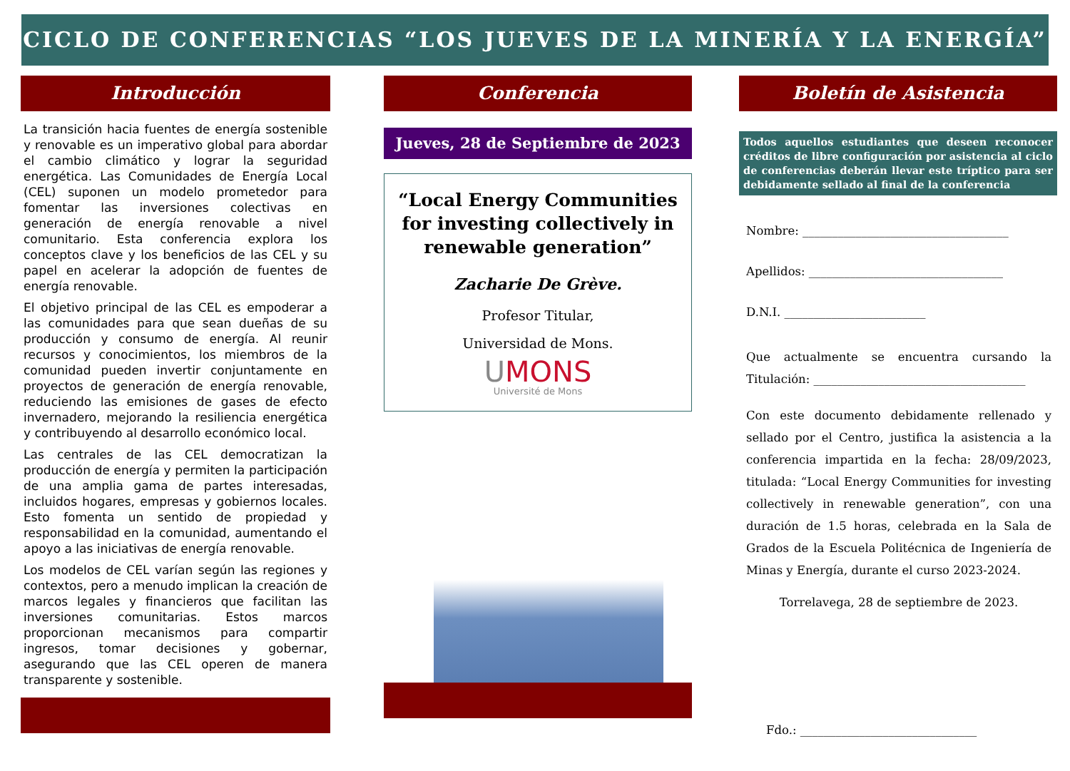CICLO DE CONFERENCIAS “LOS JUEVES DE LA MINERÍA Y LA ENERGÍA”
Introducción
La transición hacia fuentes de energía sostenible y renovable es un imperativo global para abordar el cambio climático y lograr la seguridad energética. Las Comunidades de Energía Local (CEL) suponen un modelo prometedor para fomentar las inversiones colectivas en generación de energía renovable a nivel comunitario. Esta conferencia explora los conceptos clave y los beneficios de las CEL y su papel en acelerar la adopción de fuentes de energía renovable.
El objetivo principal de las CEL es empoderar a las comunidades para que sean dueñas de su producción y consumo de energía. Al reunir recursos y conocimientos, los miembros de la comunidad pueden invertir conjuntamente en proyectos de generación de energía renovable, reduciendo las emisiones de gases de efecto invernadero, mejorando la resiliencia energética y contribuyendo al desarrollo económico local.
Las centrales de las CEL democratizan la producción de energía y permiten la participación de una amplia gama de partes interesadas, incluidos hogares, empresas y gobiernos locales. Esto fomenta un sentido de propiedad y responsabilidad en la comunidad, aumentando el apoyo a las iniciativas de energía renovable.
Los modelos de CEL varían según las regiones y contextos, pero a menudo implican la creación de marcos legales y financieros que facilitan las inversiones comunitarias. Estos marcos proporcionan mecanismos para compartir ingresos, tomar decisiones y gobernar, asegurando que las CEL operen de manera transparente y sostenible.
Conferencia
Jueves, 28 de Septiembre de 2023
“Local Energy Communities for investing collectively in renewable generation”
Zacharie De Grève.
Profesor Titular,
Universidad de Mons.
UMONS
Université de Mons
Boletín de Asistencia
Todos aquellos estudiantes que deseen reconocer créditos de libre configuración por asistencia al ciclo de conferencias deberán llevar este tríptico para ser debidamente sellado al final de la conferencia
Nombre: ___________________________________
Apellidos: _________________________________
D.N.I. ________________________
Que actualmente se encuentra cursando la Titulación: ____________________________________
Con este documento debidamente rellenado y sellado por el Centro, justifica la asistencia a la conferencia impartida en la fecha: 28/09/2023, titulada: “Local Energy Communities for investing collectively in renewable generation”, con una duración de 1.5 horas, celebrada en la Sala de Grados de la Escuela Politécnica de Ingeniería de Minas y Energía, durante el curso 2023-2024.
Torrelavega, 28 de septiembre de 2023.
Fdo.: ______________________________